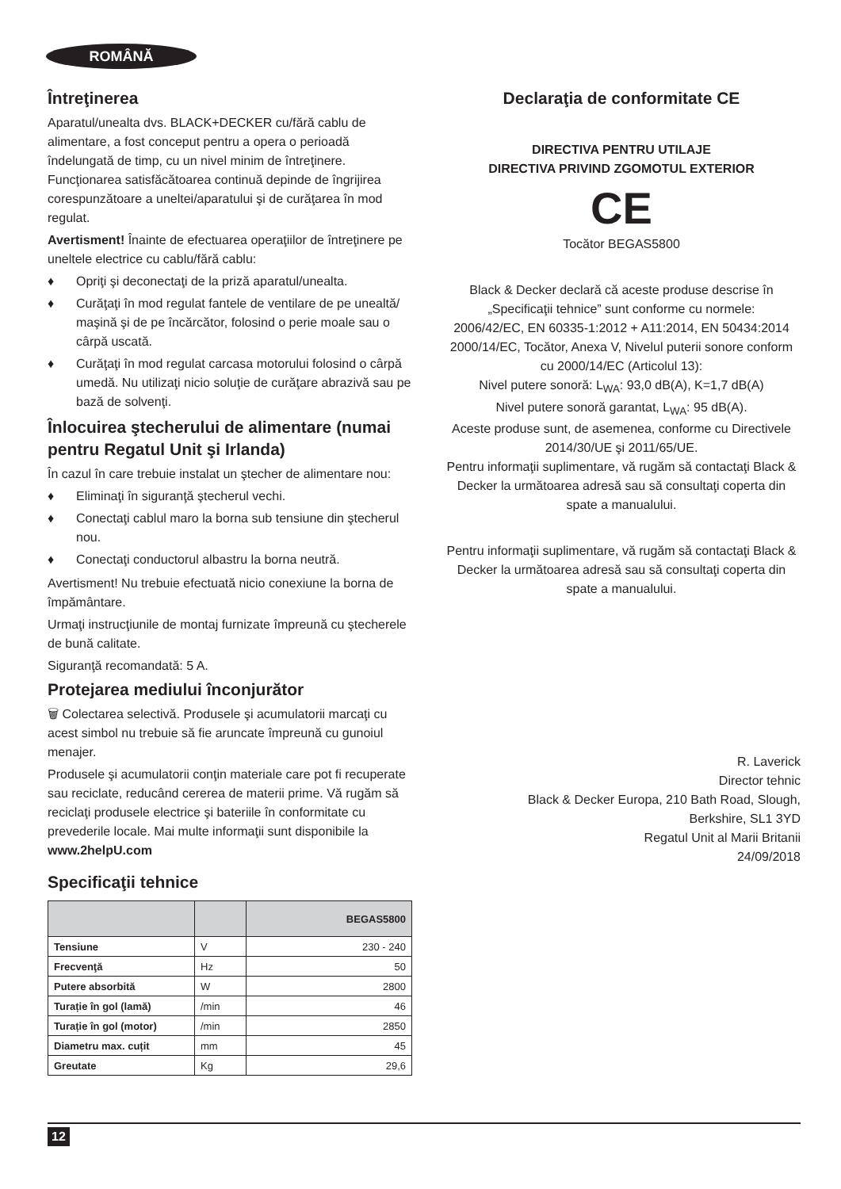ROMÂNĂ
Întreţinerea
Aparatul/unealta dvs. BLACK+DECKER cu/fără cablu de alimentare, a fost conceput pentru a opera o perioadă îndelungată de timp, cu un nivel minim de întreţinere. Funcţionarea satisfăcătoarea continuă depinde de îngrijirea corespunzătoare a uneltei/aparatului şi de curăţarea în mod regulat.
Avertisment! Înainte de efectuarea operaţiilor de întreţinere pe uneltele electrice cu cablu/fără cablu:
♦ Opriţi şi deconectaţi de la priză aparatul/unealta.
♦ Curăţaţi în mod regulat fantele de ventilare de pe unealtă/ maşină şi de pe încărcător, folosind o perie moale sau o cârpă uscată.
♦ Curăţaţi în mod regulat carcasa motorului folosind o cârpă umedă. Nu utilizaţi nicio soluţie de curăţare abrazivă sau pe bază de solvenţi.
Înlocuirea ştecherului de alimentare (numai pentru Regatul Unit şi Irlanda)
În cazul în care trebuie instalat un ştecher de alimentare nou:
♦ Eliminaţi în siguranţă ştecherul vechi.
♦ Conectaţi cablul maro la borna sub tensiune din ştecherul nou.
♦ Conectaţi conductorul albastru la borna neutră.
Avertisment! Nu trebuie efectuată nicio conexiune la borna de împământare.
Urmaţi instrucţiunile de montaj furnizate împreună cu ştecherele de bună calitate.
Siguranţă recomandată: 5 A.
Protejarea mediului înconjurător
🗑 Colectarea selectivă. Produsele şi acumulatorii marcaţi cu acest simbol nu trebuie să fie aruncate împreună cu gunoiul menajer.
Produsele şi acumulatorii conţin materiale care pot fi recuperate sau reciclate, reducând cererea de materii prime. Vă rugăm să reciclaţi produsele electrice şi bateriile în conformitate cu prevederile locale. Mai multe informaţii sunt disponibile la www.2helpU.com
Specificaţii tehnice
| | | BEGAS5800 |
| --- | --- | --- |
| Tensiune | V | 230 - 240 |
| Frecvenţă | Hz | 50 |
| Putere absorbită | W | 2800 |
| Turație în gol (lamă) | /min | 46 |
| Turație în gol (motor) | /min | 2850 |
| Diametru max. cuțit | mm | 45 |
| Greutate | Kg | 29,6 |
Declaraţia de conformitate CE
DIRECTIVA PENTRU UTILAJE
DIRECTIVA PRIVIND ZGOMOTUL EXTERIOR
CE
Tocător BEGAS5800
Black & Decker declară că aceste produse descrise în „Specificaţii tehnice” sunt conforme cu normele:
2006/42/EC, EN 60335-1:2012 + A11:2014, EN 50434:2014
2000/14/EC, Tocător, Anexa V, Nivelul puterii sonore conform cu 2000/14/EC (Articolul 13):
Nivel putere sonoră: L<sub>WA</sub>: 93,0 dB(A), K=1,7 dB(A)
Nivel putere sonoră garantat, L<sub>WA</sub>: 95 dB(A).
Aceste produse sunt, de asemenea, conforme cu Directivele 2014/30/UE şi 2011/65/UE.
Pentru informaţii suplimentare, vă rugăm să contactaţi Black & Decker la următoarea adresă sau să consultaţi coperta din spate a manualului.
Pentru informaţii suplimentare, vă rugăm să contactaţi Black & Decker la următoarea adresă sau să consultaţi coperta din spate a manualului.
R. Laverick
Director tehnic
Black & Decker Europa, 210 Bath Road, Slough,
Berkshire, SL1 3YD
Regatul Unit al Marii Britanii
24/09/2018
12